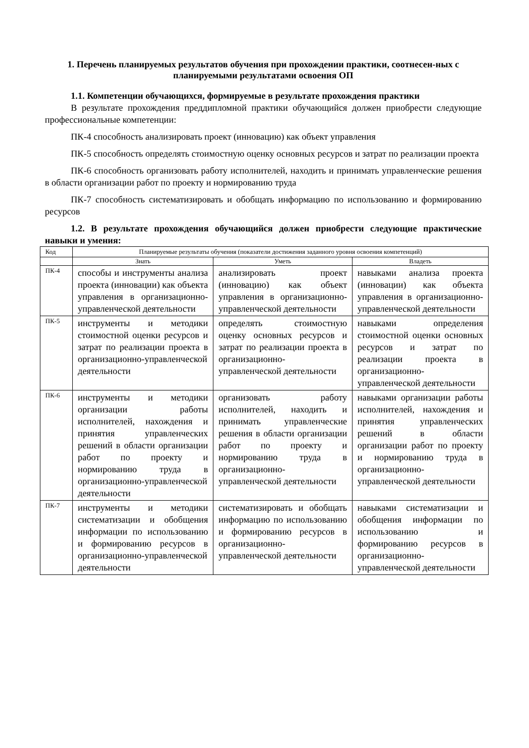1. Перечень планируемых результатов обучения при прохождении практики, соотнесен-ных с планируемыми результатами освоения ОП
1.1. Компетенции обучающихся, формируемые в результате прохождения практики
В результате прохождения преддипломной практики обучающийся должен приобрести следующие профессиональные компетенции:
ПК-4 способность анализировать проект (инновацию) как объект управления
ПК-5 способность определять стоимостную оценку основных ресурсов и затрат по реализации проекта
ПК-6 способность организовать работу исполнителей, находить и принимать управленческие решения в области организации работ по проекту и нормированию труда
ПК-7 способность систематизировать и обобщать информацию по использованию и формированию ресурсов
1.2. В результате прохождения обучающийся должен приобрести следующие практические навыки и умения:
| Код | Планируемые результаты обучения (показатели достижения заданного уровня освоения компетенций) | | |
| | Знать | Уметь | Владеть |
| ПК-4 | способы и инструменты анализа проекта (инновации) как объекта управления в организационно-управленческой деятельности | анализировать проект (инновацию) как объект управления в организационно-управленческой деятельности | навыками анализа проекта (инновации) как объекта управления в организационно-управленческой деятельности |
| ПК-5 | инструменты и методики стоимостной оценки ресурсов и затрат по реализации проекта в организационно-управленческой деятельности | определять стоимостную оценку основных ресурсов и затрат по реализации проекта в организационно-управленческой деятельности | навыками определения стоимостной оценки основных ресурсов и затрат по реализации проекта в организационно-управленческой деятельности |
| ПК-6 | инструменты и методики организации работы исполнителей, нахождения и принятия управленческих решений в области организации работ по проекту и нормированию труда в организационно-управленческой деятельности | организовать работу исполнителей, находить и принимать управленческие решения в области организации работ по проекту и нормированию труда в организационно-управленческой деятельности | навыками организации работы исполнителей, нахождения и принятия управленческих решений в области организации работ по проекту и нормированию труда в организационно-управленческой деятельности |
| ПК-7 | инструменты и методики систематизации и обобщения информации по использованию и формированию ресурсов в организационно-управленческой деятельности | систематизировать и обобщать информацию по использованию и формированию ресурсов в организационно-управленческой деятельности | навыками систематизации и обобщения информации по использованию и формированию ресурсов в организационно-управленческой деятельности |